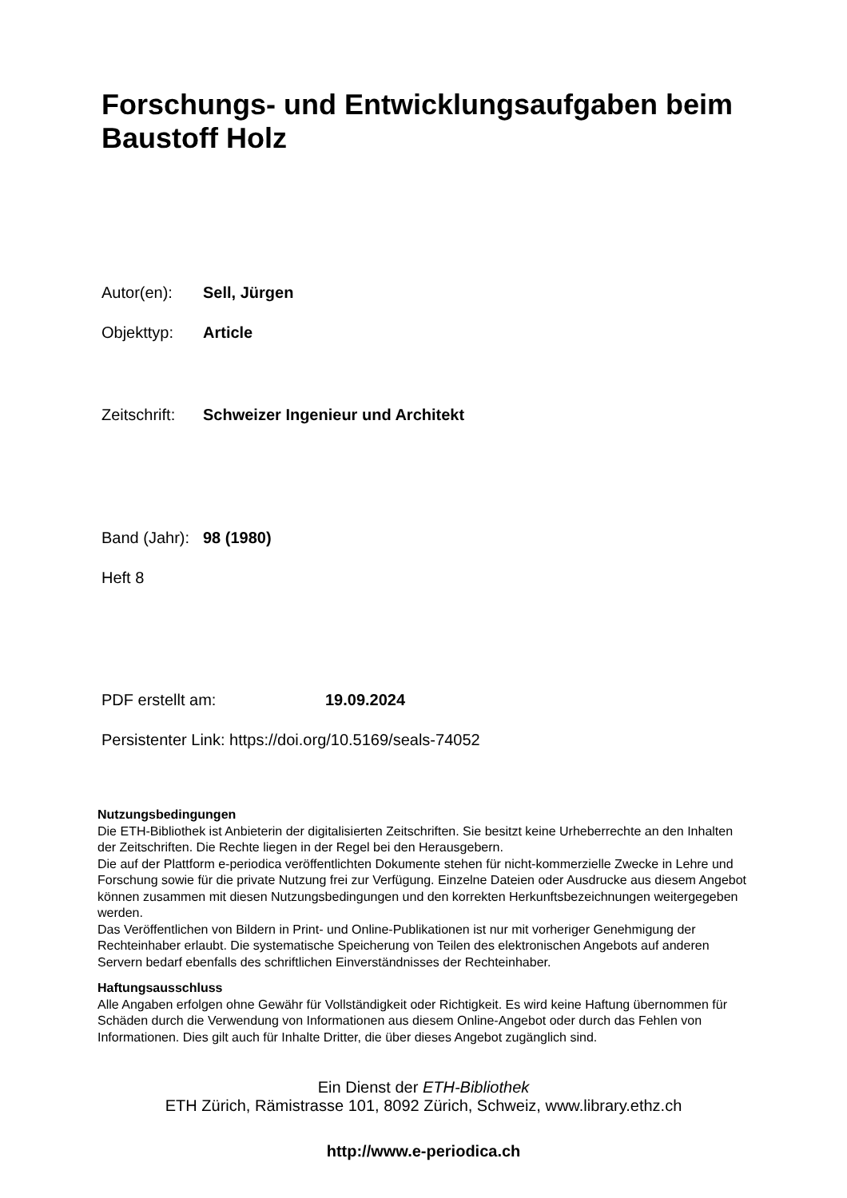Forschungs- und Entwicklungsaufgaben beim Baustoff Holz
Autor(en): Sell, Jürgen
Objekttyp: Article
Zeitschrift: Schweizer Ingenieur und Architekt
Band (Jahr): 98 (1980)
Heft 8
PDF erstellt am: 19.09.2024
Persistenter Link: https://doi.org/10.5169/seals-74052
Nutzungsbedingungen
Die ETH-Bibliothek ist Anbieterin der digitalisierten Zeitschriften. Sie besitzt keine Urheberrechte an den Inhalten der Zeitschriften. Die Rechte liegen in der Regel bei den Herausgebern.
Die auf der Plattform e-periodica veröffentlichten Dokumente stehen für nicht-kommerzielle Zwecke in Lehre und Forschung sowie für die private Nutzung frei zur Verfügung. Einzelne Dateien oder Ausdrucke aus diesem Angebot können zusammen mit diesen Nutzungsbedingungen und den korrekten Herkunftsbezeichnungen weitergegeben werden.
Das Veröffentlichen von Bildern in Print- und Online-Publikationen ist nur mit vorheriger Genehmigung der Rechteinhaber erlaubt. Die systematische Speicherung von Teilen des elektronischen Angebots auf anderen Servern bedarf ebenfalls des schriftlichen Einverständnisses der Rechteinhaber.
Haftungsausschluss
Alle Angaben erfolgen ohne Gewähr für Vollständigkeit oder Richtigkeit. Es wird keine Haftung übernommen für Schäden durch die Verwendung von Informationen aus diesem Online-Angebot oder durch das Fehlen von Informationen. Dies gilt auch für Inhalte Dritter, die über dieses Angebot zugänglich sind.
Ein Dienst der ETH-Bibliothek
ETH Zürich, Rämistrasse 101, 8092 Zürich, Schweiz, www.library.ethz.ch
http://www.e-periodica.ch